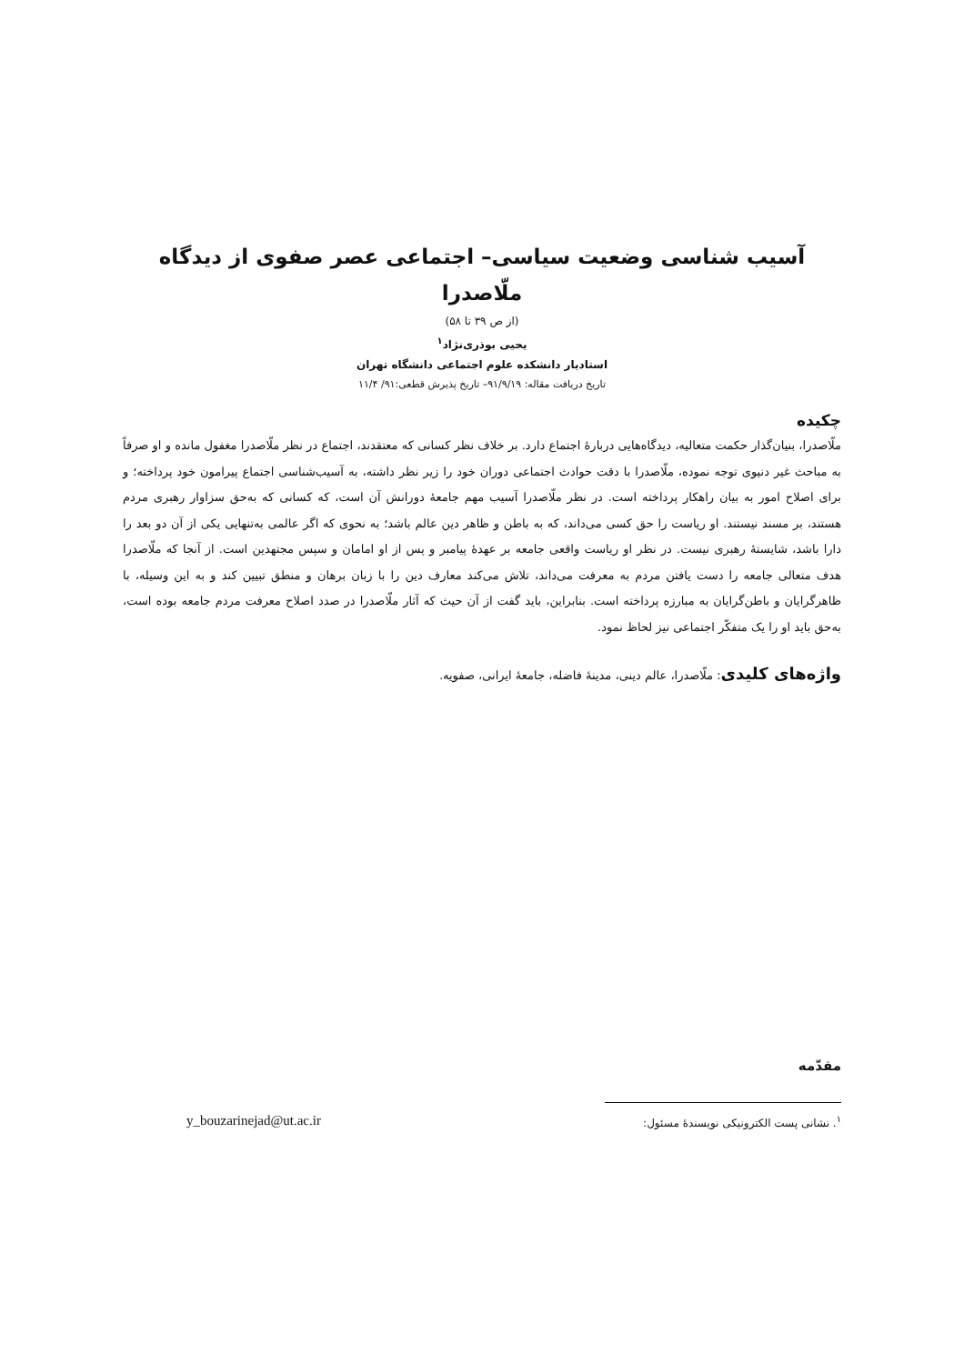آسیب شناسی وضعیت سیاسی– اجتماعی عصر صفوی از دیدگاه
ملّاصدرا
(از ص ۳۹ تا ۵۸)
یحیی بوذری‌نژاد<sup>۱</sup>
استادیار دانشکده علوم اجتماعی دانشگاه تهران
تاریخ دریافت مقاله: ۹۱/۹/۱۹– تاریخ پذیرش قطعی:۹۱/ ۱۱/۴
چکیده
ملّاصدرا، بنیان‌گذار حکمت متعالیه، دیدگاه‌هایی دربارهٔ اجتماع دارد. بر خلاف نظر کسانی که معتقدند، اجتماع در نظر ملّاصدرا مغفول مانده و او صرفاً به مباحث غیر دنیوی توجه نموده، ملّاصدرا با دقت حوادث اجتماعی دوران خود را زیر نظر داشته، به آسیب‌شناسی اجتماع پیرامون خود پرداخته؛ و برای اصلاح امور به بیان راهکار پرداخته است. در نظر ملّاصدرا آسیب مهم جامعهٔ دورانش آن است، که کسانی که به‌حق سزاوار رهبری مردم هستند، بر مسند نیستند. او ریاست را حق کسی می‌داند، که به باطن و ظاهر دین عالم باشد؛ به نحوی که اگر عالمی به‌تنهایی یکی از آن دو بعد را دارا باشد، شایستهٔ رهبری نیست. در نظر او ریاست واقعی جامعه بر عهدهٔ پیامبر و پس از او امامان و سپس مجتهدین است. از آنجا که ملّاصدرا هدف متعالی جامعه را دست یافتن مردم به معرفت می‌داند، تلاش می‌کند معارف دین را با زبان برهان و منطق تبیین کند و به این وسیله، با ظاهرگرایان و باطن‌گرایان به مبارزه پرداخته است. بنابراین، باید گفت از آن حیث که آثار ملّاصدرا در صدد اصلاح معرفت مردم جامعه بوده است، به‌حق باید او را یک متفکّر اجتماعی نیز لحاظ نمود.
واژه‌های کلیدی: ملّاصدرا، عالم دینی، مدینهٔ فاضله، جامعهٔ ایرانی، صفویه.
مقدّمه
<sup>۱</sup>. نشانی پست الکترونیکی نویسندهٔ مسئول:
y_bouzarinejad@ut.ac.ir